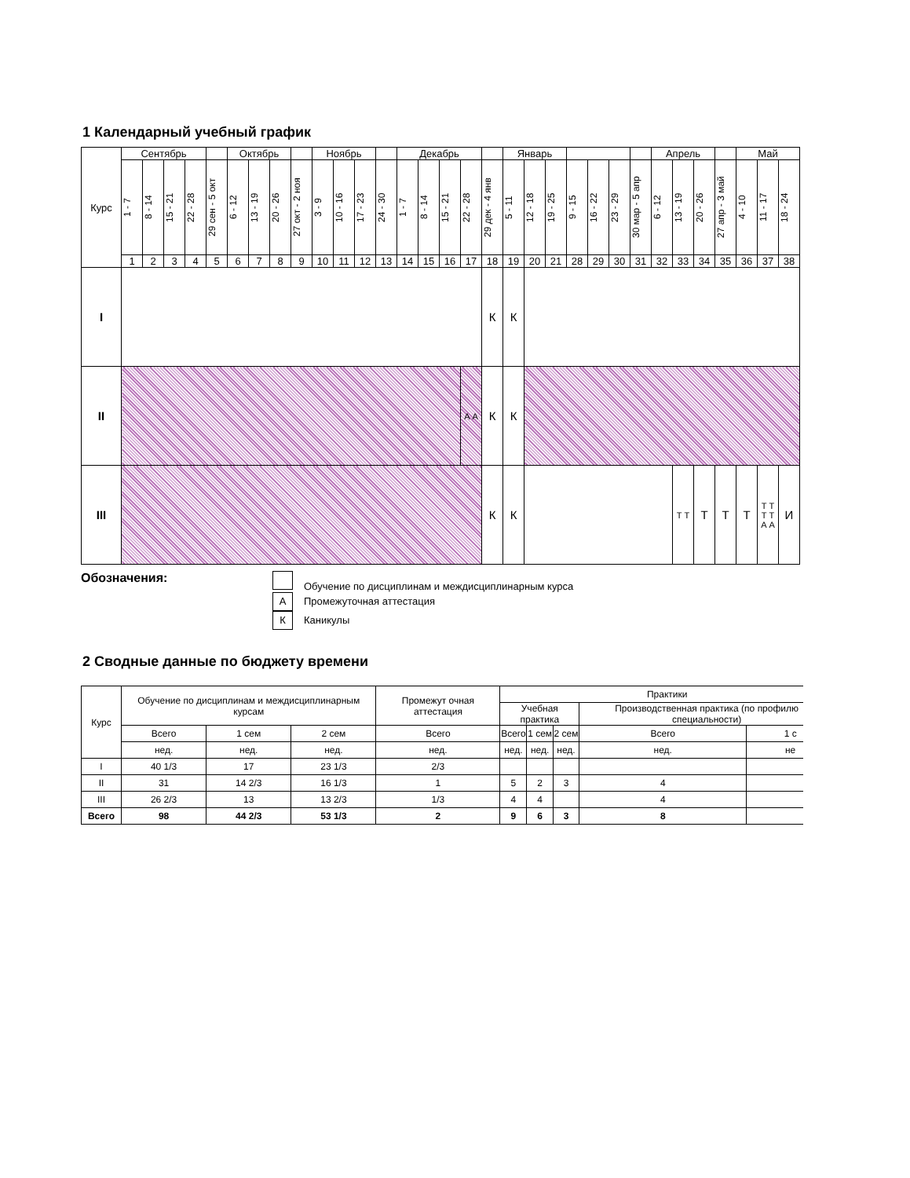1 Календарный учебный график
| Курс | Сентябрь | | | | | Октябрь | | | | Ноябрь | | | | Декабрь | | | | | Январь | | | | | | | Апрель | | | | Май | | |
| --- | --- | --- | --- | --- | --- | --- | --- | --- | --- | --- | --- | --- | --- | --- | --- | --- | --- | --- | --- | --- | --- | --- | --- | --- | --- | --- | --- | --- | --- | --- | --- | --- |
| | 1 - 7 | 8 - 14 | 15 - 21 | 22 - 28 | 29 сен - 5 окт | 6 - 12 | 13 - 19 | 20 - 26 | 27 окт - 2 ноя | 3 - 9 | 10 - 16 | 17 - 23 | 24 - 30 | 1 - 7 | 8 - 14 | 15 - 21 | 22 - 28 | 29 дек - 4 янв | 5 - 11 | 12 - 18 | 19 - 25 | 9 - 15 | 16 - 22 | 23 - 29 | 30 мар - 5 апр | 6 - 12 | 13 - 19 | 20 - 26 | 27 апр - 3 май | 4 - 10 | 11 - 17 | 18 - 24 |
| | 1 | 2 | 3 | 4 | 5 | 6 | 7 | 8 | 9 | 10 | 11 | 12 | 13 | 14 | 15 | 16 | 17 | 18 | 19 | 20 | 21 | 28 | 29 | 30 | 31 | 32 | 33 | 34 | 35 | 36 | 37 | 38 |
| I | | | | | | | | | | | | | | | | | | К | К | | | | | | | | | | | | | |
| II | | | | | | | | | | | | | | | | | А А | К | К | | | | | | | | | | | | | |
| III | | | | | | | | | | | | | | | | | | К | К | | | | | | | | Т Т | Т | Т | Т | Т Т Т Т А А | И |
Обозначения:
Обучение по дисциплинам и междисциплинарным курса
А Промежуточная аттестация
К Каникулы
2 Сводные данные по бюджету времени
| Курс | Обучение по дисциплинам и междисциплинарным курсам | | | Промежут очная аттестация | Практики | | | | |
| --- | --- | --- | --- | --- | --- | --- | --- | --- | --- |
| | | | | | Учебная практика | | | Производственная практика (по профилю специальности) | |
| | Всего | 1 сем | 2 сем | Всего | Всего | 1 сем | 2 сем | Всего | 1 с |
| | нед. | нед. | нед. | нед. | нед. | нед. | нед. | нед. | не |
| I | 40 1/3 | 17 | 23 1/3 | 2/3 | | | | | |
| II | 31 | 14 2/3 | 16 1/3 | 1 | 5 | 2 | 3 | 4 | |
| III | 26 2/3 | 13 | 13 2/3 | 1/3 | 4 | 4 | | 4 | |
| Всего | 98 | 44 2/3 | 53 1/3 | 2 | 9 | 6 | 3 | 8 | |